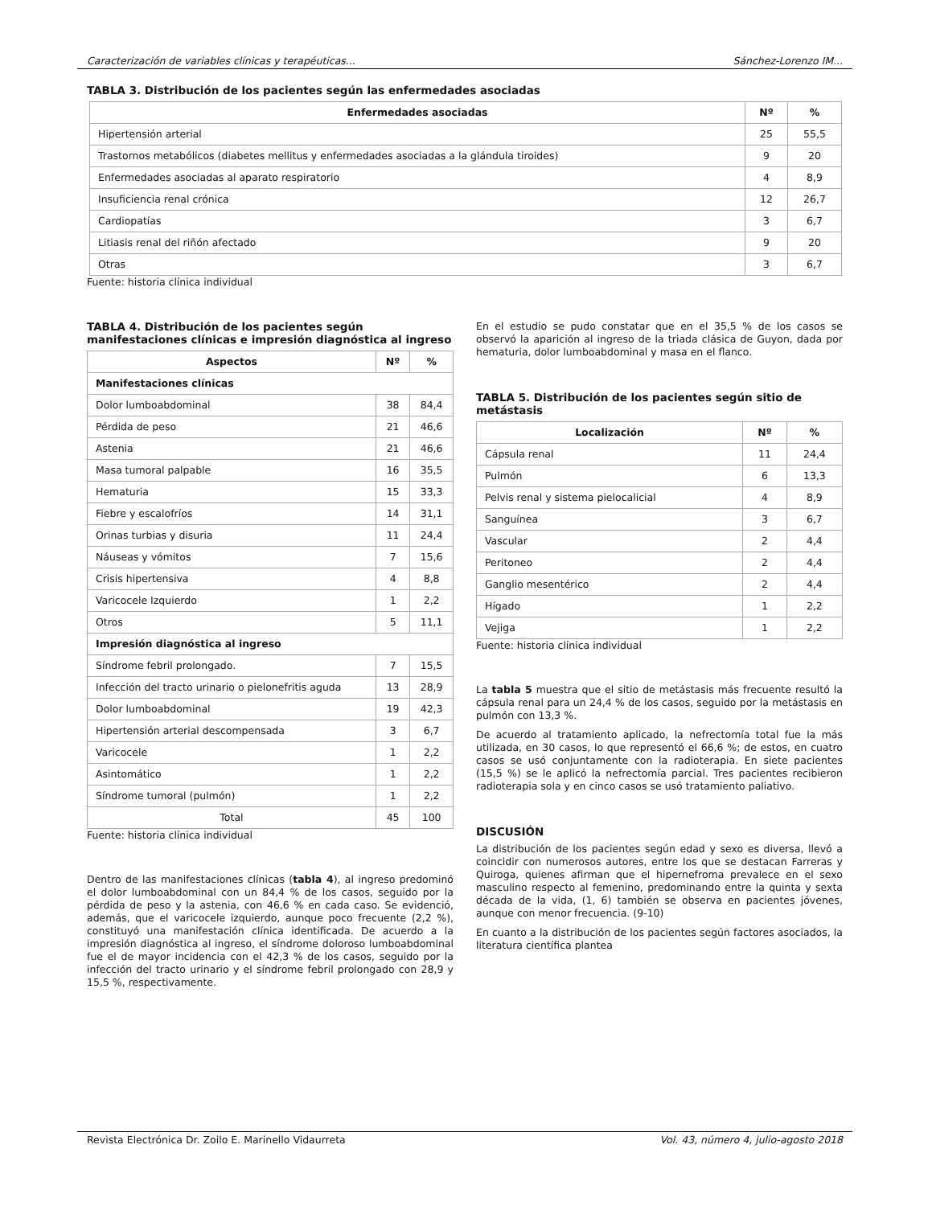Caracterización de variables clínicas y terapéuticas... Sánchez-Lorenzo IM...
TABLA 3. Distribución de los pacientes según las enfermedades asociadas
| Enfermedades asociadas | Nº | % |
| --- | --- | --- |
| Hipertensión arterial | 25 | 55,5 |
| Trastornos metabólicos (diabetes mellitus y enfermedades asociadas a la glándula tiroides) | 9 | 20 |
| Enfermedades asociadas al aparato respiratorio | 4 | 8,9 |
| Insuficiencia renal crónica | 12 | 26,7 |
| Cardiopatías | 3 | 6,7 |
| Litiasis renal del riñón afectado | 9 | 20 |
| Otras | 3 | 6,7 |
Fuente: historia clínica individual
TABLA 4. Distribución de los pacientes según manifestaciones clínicas e impresión diagnóstica al ingreso
| Aspectos | Nº | % |
| --- | --- | --- |
| Manifestaciones clínicas | | |
| Dolor lumboabdominal | 38 | 84,4 |
| Pérdida de peso | 21 | 46,6 |
| Astenia | 21 | 46,6 |
| Masa tumoral palpable | 16 | 35,5 |
| Hematuria | 15 | 33,3 |
| Fiebre y escalofríos | 14 | 31,1 |
| Orinas turbias y disuria | 11 | 24,4 |
| Náuseas y vómitos | 7 | 15,6 |
| Crisis hipertensiva | 4 | 8,8 |
| Varicocele Izquierdo | 1 | 2,2 |
| Otros | 5 | 11,1 |
| Impresión diagnóstica al ingreso | | |
| Síndrome febril prolongado. | 7 | 15,5 |
| Infección del tracto urinario o pielonefritis aguda | 13 | 28,9 |
| Dolor lumboabdominal | 19 | 42,3 |
| Hipertensión arterial descompensada | 3 | 6,7 |
| Varicocele | 1 | 2,2 |
| Asintomático | 1 | 2,2 |
| Síndrome tumoral (pulmón) | 1 | 2,2 |
| Total | 45 | 100 |
Fuente: historia clínica individual
Dentro de las manifestaciones clínicas (tabla 4), al ingreso predominó el dolor lumboabdominal con un 84,4 % de los casos, seguido por la pérdida de peso y la astenia, con 46,6 % en cada caso. Se evidenció, además, que el varicocele izquierdo, aunque poco frecuente (2,2 %), constituyó una manifestación clínica identificada. De acuerdo a la impresión diagnóstica al ingreso, el síndrome doloroso lumboabdominal fue el de mayor incidencia con el 42,3 % de los casos, seguido por la infección del tracto urinario y el síndrome febril prolongado con 28,9 y 15,5 %, respectivamente.
En el estudio se pudo constatar que en el 35,5 % de los casos se observó la aparición al ingreso de la triada clásica de Guyon, dada por hematuria, dolor lumboabdominal y masa en el flanco.
TABLA 5. Distribución de los pacientes según sitio de metástasis
| Localización | Nº | % |
| --- | --- | --- |
| Cápsula renal | 11 | 24,4 |
| Pulmón | 6 | 13,3 |
| Pelvis renal y sistema pielocalicial | 4 | 8,9 |
| Sanguínea | 3 | 6,7 |
| Vascular | 2 | 4,4 |
| Peritoneo | 2 | 4,4 |
| Ganglio mesentérico | 2 | 4,4 |
| Hígado | 1 | 2,2 |
| Vejiga | 1 | 2,2 |
Fuente: historia clínica individual
La tabla 5 muestra que el sitio de metástasis más frecuente resultó la cápsula renal para un 24,4 % de los casos, seguido por la metástasis en pulmón con 13,3 %.
De acuerdo al tratamiento aplicado, la nefrectomía total fue la más utilizada, en 30 casos, lo que representó el 66,6 %; de estos, en cuatro casos se usó conjuntamente con la radioterapia. En siete pacientes (15,5 %) se le aplicó la nefrectomía parcial. Tres pacientes recibieron radioterapia sola y en cinco casos se usó tratamiento paliativo.
DISCUSIÓN
La distribución de los pacientes según edad y sexo es diversa, llevó a coincidir con numerosos autores, entre los que se destacan Farreras y Quiroga, quienes afirman que el hipernefroma prevalece en el sexo masculino respecto al femenino, predominando entre la quinta y sexta década de la vida, (1, 6) también se observa en pacientes jóvenes, aunque con menor frecuencia. (9-10)
En cuanto a la distribución de los pacientes según factores asociados, la literatura científica plantea
Revista Electrónica Dr. Zoilo E. Marinello Vidaurreta Vol. 43, número 4, julio-agosto 2018